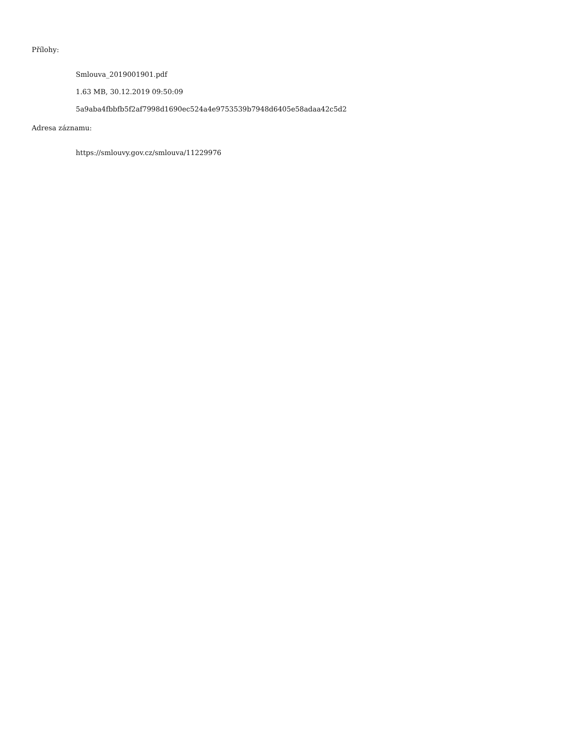Přílohy:
Smlouva_2019001901.pdf
1.63 MB, 30.12.2019 09:50:09
5a9aba4fbbfb5f2af7998d1690ec524a4e9753539b7948d6405e58adaa42c5d2
Adresa záznamu:
https://smlouvy.gov.cz/smlouva/11229976